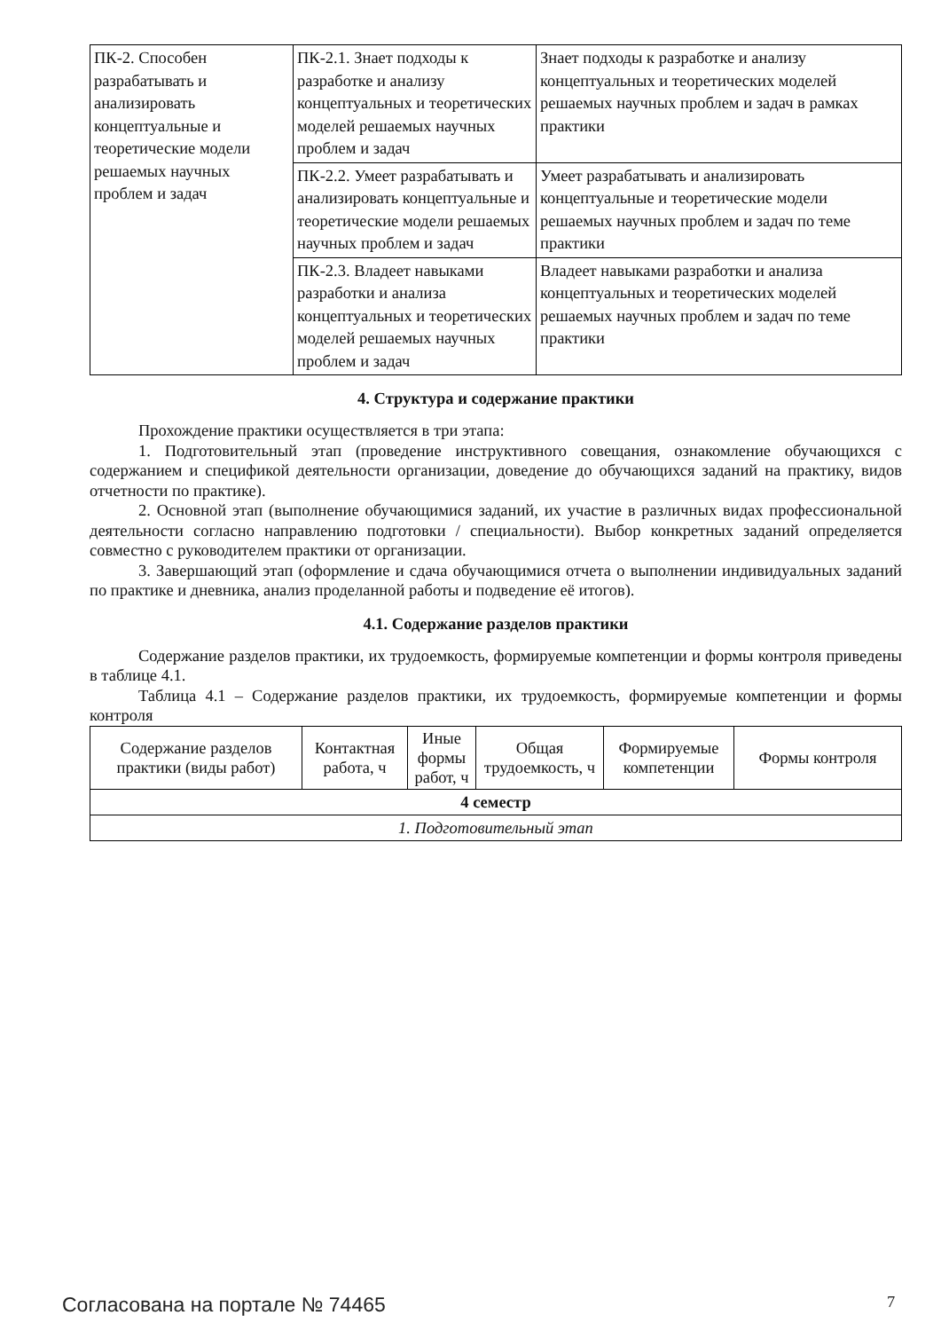| ПК-2. Способен разрабатывать и анализировать концептуальные и теоретические модели решаемых научных проблем и задач | ПК-2.1. Знает подходы к разработке и анализу концептуальных и теоретических моделей решаемых научных проблем и задач | Знает подходы к разработке и анализу концептуальных и теоретических моделей решаемых научных проблем и задач в рамках практики |
| | ПК-2.2. Умеет разрабатывать и анализировать концептуальные и теоретические модели решаемых научных проблем и задач | Умеет разрабатывать и анализировать концептуальные и теоретические модели решаемых научных проблем и задач по теме практики |
| | ПК-2.3. Владеет навыками разработки и анализа концептуальных и теоретических моделей решаемых научных проблем и задач | Владеет навыками разработки и анализа концептуальных и теоретических моделей решаемых научных проблем и задач по теме практики |
4. Структура и содержание практики
Прохождение практики осуществляется в три этапа:
1. Подготовительный этап (проведение инструктивного совещания, ознакомление обучающихся с содержанием и спецификой деятельности организации, доведение до обучающихся заданий на практику, видов отчетности по практике).
2. Основной этап (выполнение обучающимися заданий, их участие в различных видах профессиональной деятельности согласно направлению подготовки / специальности). Выбор конкретных заданий определяется совместно с руководителем практики от организации.
3. Завершающий этап (оформление и сдача обучающимися отчета о выполнении индивидуальных заданий по практике и дневника, анализ проделанной работы и подведение её итогов).
4.1. Содержание разделов практики
Содержание разделов практики, их трудоемкость, формируемые компетенции и формы контроля приведены в таблице 4.1.
Таблица 4.1 – Содержание разделов практики, их трудоемкость, формируемые компетенции и формы контроля
| Содержание разделов практики (виды работ) | Контактная работа, ч | Иные формы работ, ч | Общая трудоемкость, ч | Формируемые компетенции | Формы контроля |
| --- | --- | --- | --- | --- | --- |
| 4 семестр | | | | | |
| 1. Подготовительный этап | | | | | |
Согласована на портале № 74465 7